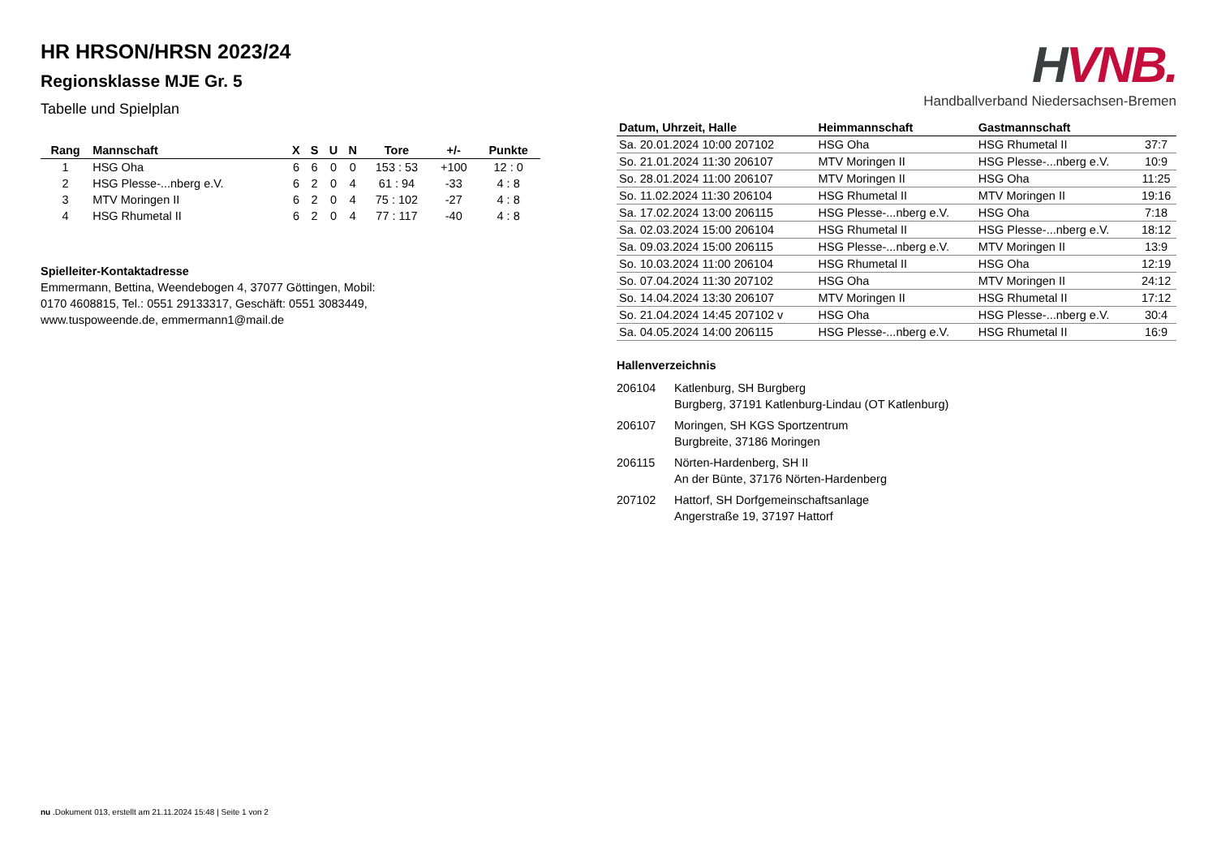HR HRSON/HRSN 2023/24
Regionsklasse MJE Gr. 5
Tabelle und Spielplan
| Rang | Mannschaft | X | S | U | N | Tore | +/- | Punkte |
| --- | --- | --- | --- | --- | --- | --- | --- | --- |
| 1 | HSG Oha | 6 | 6 | 0 | 0 | 153 : 53 | +100 | 12 : 0 |
| 2 | HSG Plesse-...nberg e.V. | 6 | 2 | 0 | 4 | 61 : 94 | -33 | 4 : 8 |
| 3 | MTV Moringen II | 6 | 2 | 0 | 4 | 75 : 102 | -27 | 4 : 8 |
| 4 | HSG Rhumetal II | 6 | 2 | 0 | 4 | 77 : 117 | -40 | 4 : 8 |
Spielleiter-Kontaktadresse
Emmermann, Bettina, Weendebogen 4, 37077 Göttingen, Mobil:
0170 4608815, Tel.: 0551 29133317, Geschäft: 0551 3083449,
www.tuspoweende.de, emmermann1@mail.de
HVNB.
Handballverband Niedersachsen-Bremen
| Datum, Uhrzeit, Halle | Heimmannschaft | Gastmannschaft | |
| --- | --- | --- | --- |
| Sa. 20.01.2024 10:00 207102 | HSG Oha | HSG Rhumetal II | 37:7 |
| So. 21.01.2024 11:30 206107 | MTV Moringen II | HSG Plesse-...nberg e.V. | 10:9 |
| So. 28.01.2024 11:00 206107 | MTV Moringen II | HSG Oha | 11:25 |
| So. 11.02.2024 11:30 206104 | HSG Rhumetal II | MTV Moringen II | 19:16 |
| Sa. 17.02.2024 13:00 206115 | HSG Plesse-...nberg e.V. | HSG Oha | 7:18 |
| Sa. 02.03.2024 15:00 206104 | HSG Rhumetal II | HSG Plesse-...nberg e.V. | 18:12 |
| Sa. 09.03.2024 15:00 206115 | HSG Plesse-...nberg e.V. | MTV Moringen II | 13:9 |
| So. 10.03.2024 11:00 206104 | HSG Rhumetal II | HSG Oha | 12:19 |
| So. 07.04.2024 11:30 207102 | HSG Oha | MTV Moringen II | 24:12 |
| So. 14.04.2024 13:30 206107 | MTV Moringen II | HSG Rhumetal II | 17:12 |
| So. 21.04.2024 14:45 207102 v | HSG Oha | HSG Plesse-...nberg e.V. | 30:4 |
| Sa. 04.05.2024 14:00 206115 | HSG Plesse-...nberg e.V. | HSG Rhumetal II | 16:9 |
Hallenverzeichnis
206104 Katlenburg, SH Burgberg
Burgberg, 37191 Katlenburg-Lindau (OT Katlenburg)
206107 Moringen, SH KGS Sportzentrum
Burgbreite, 37186 Moringen
206115 Nörten-Hardenberg, SH II
An der Bünte, 37176 Nörten-Hardenberg
207102 Hattorf, SH Dorfgemeinschaftsanlage
Angerstraße 19, 37197 Hattorf
nu .Dokument 013, erstellt am 21.11.2024 15:48 | Seite 1 von 2